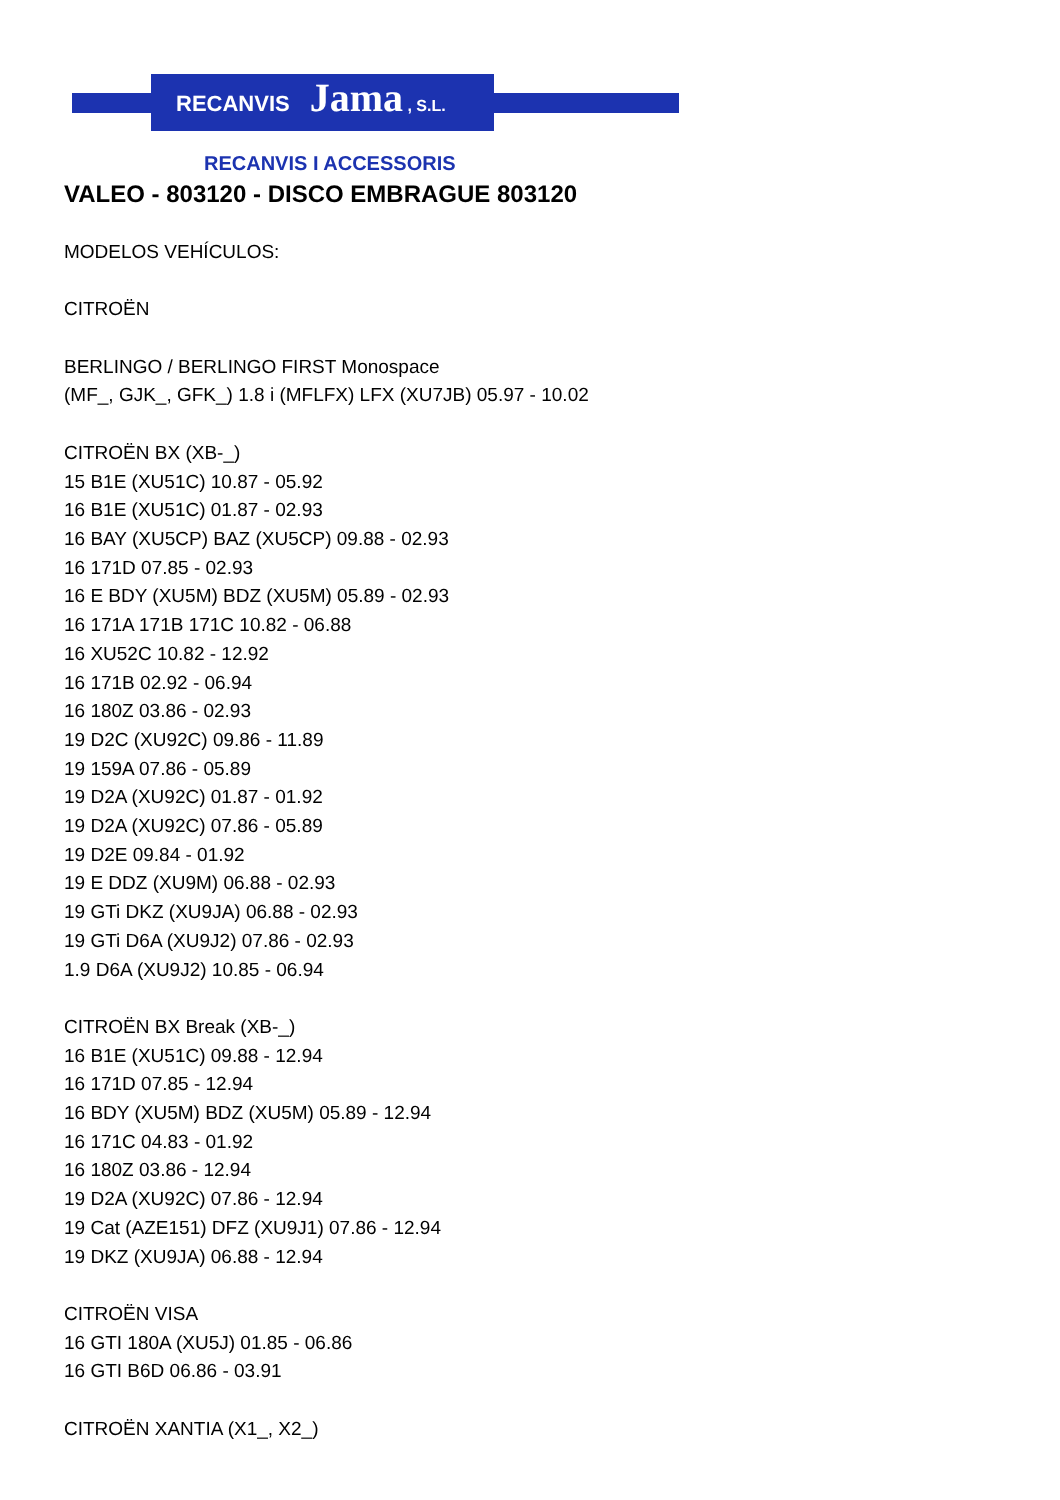RECANVIS Jama , S.L.
RECANVIS I ACCESSORIS
VALEO - 803120 - DISCO EMBRAGUE 803120
MODELOS VEHÍCULOS:
CITROËN
BERLINGO / BERLINGO FIRST Monospace
(MF_, GJK_, GFK_) 1.8 i (MFLFX) LFX (XU7JB) 05.97 - 10.02
CITROËN BX (XB-_)
15 B1E (XU51C) 10.87 - 05.92
16 B1E (XU51C) 01.87 - 02.93
16 BAY (XU5CP) BAZ (XU5CP) 09.88 - 02.93
16 171D 07.85 - 02.93
16 E BDY (XU5M) BDZ (XU5M) 05.89 - 02.93
16 171A 171B 171C 10.82 - 06.88
16 XU52C 10.82 - 12.92
16 171B 02.92 - 06.94
16 180Z 03.86 - 02.93
19 D2C (XU92C) 09.86 - 11.89
19 159A 07.86 - 05.89
19 D2A (XU92C) 01.87 - 01.92
19 D2A (XU92C) 07.86 - 05.89
19 D2E 09.84 - 01.92
19 E DDZ (XU9M) 06.88 - 02.93
19 GTi DKZ (XU9JA) 06.88 - 02.93
19 GTi D6A (XU9J2) 07.86 - 02.93
1.9 D6A (XU9J2) 10.85 - 06.94
CITROËN BX Break (XB-_)
16 B1E (XU51C) 09.88 - 12.94
16 171D 07.85 - 12.94
16 BDY (XU5M) BDZ (XU5M) 05.89 - 12.94
16 171C 04.83 - 01.92
16 180Z 03.86 - 12.94
19 D2A (XU92C) 07.86 - 12.94
19 Cat (AZE151) DFZ (XU9J1) 07.86 - 12.94
19 DKZ (XU9JA) 06.88 - 12.94
CITROËN VISA
16 GTI 180A (XU5J) 01.85 - 06.86
16 GTI B6D 06.86 - 03.91
CITROËN XANTIA (X1_, X2_)